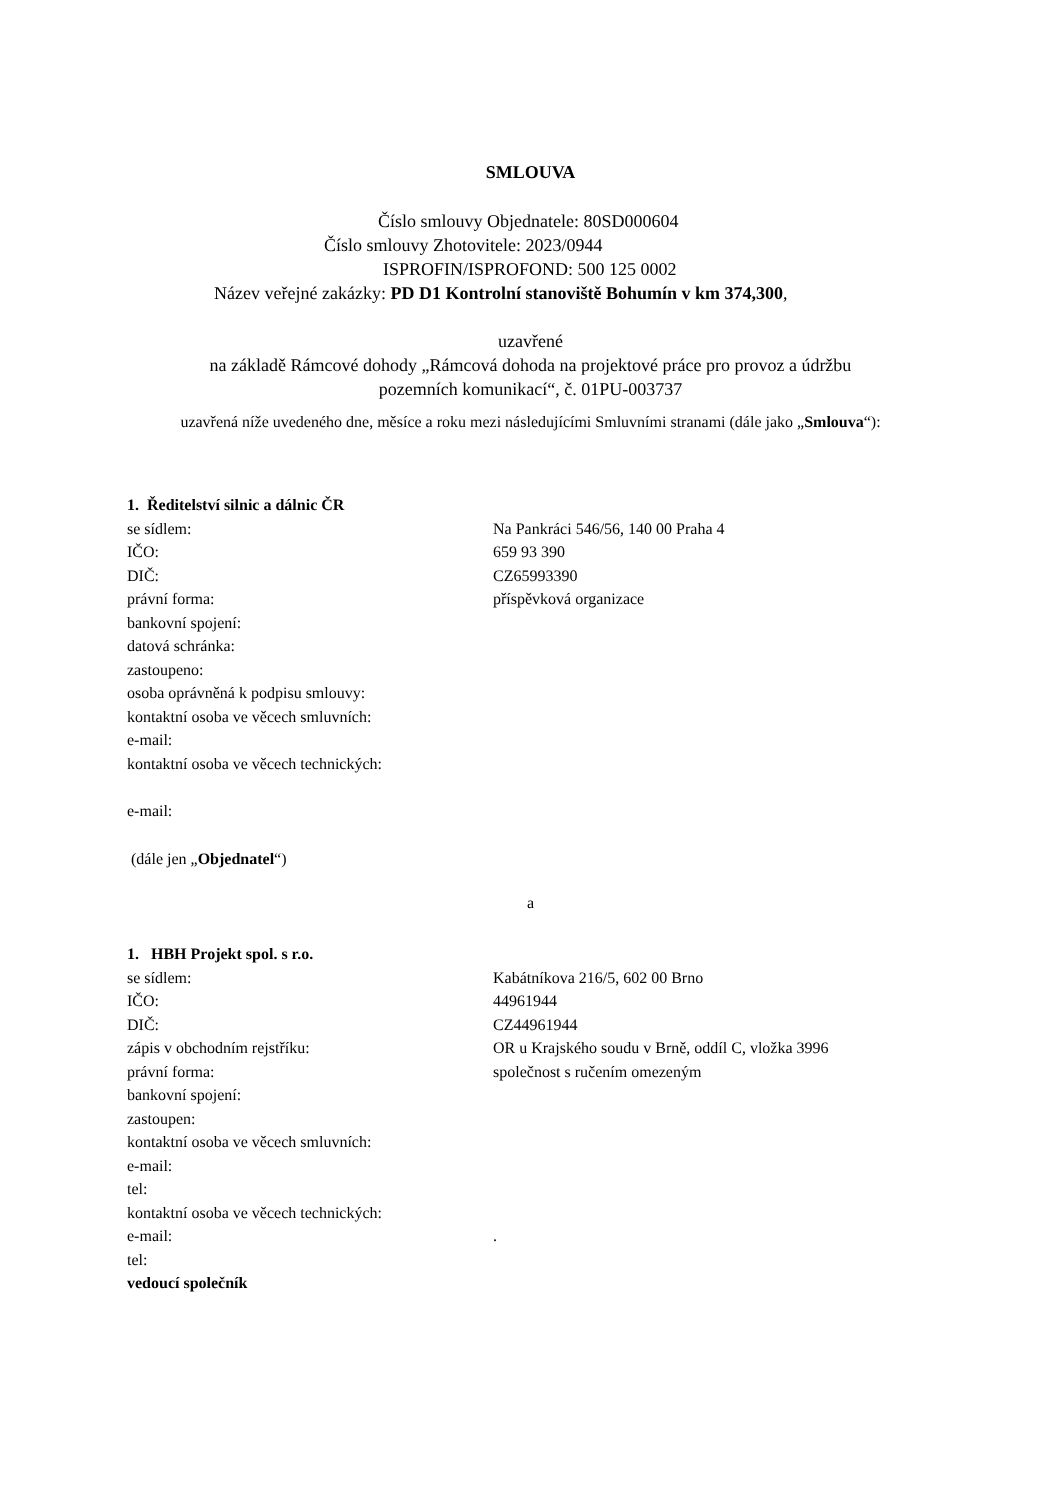SMLOUVA
Číslo smlouvy Objednatele: 80SD000604
Číslo smlouvy Zhotovitele: 2023/0944
ISPROFIN/ISPROFOND: 500 125 0002
Název veřejné zakázky: PD D1 Kontrolní stanoviště Bohumín v km 374,300,
uzavřené
na základě Rámcové dohody „Rámcová dohoda na projektové práce pro provoz a údržbu
pozemních komunikací“, č. 01PU-003737
uzavřená níže uvedeného dne, měsíce a roku mezi následujícími Smluvními stranami (dále jako „Smlouva“):
1. Ředitelství silnic a dálnic ČR
se sídlem: Na Pankráci 546/56, 140 00 Praha 4
IČO: 659 93 390
DIČ: CZ65993390
právní forma: příspěvková organizace
bankovní spojení:
datová schránka:
zastoupeno:
osoba oprávněná k podpisu smlouvy:
kontaktní osoba ve věcech smluvních:
e-mail:
kontaktní osoba ve věcech technických:
e-mail:
(dále jen „ Objednatel “)
a
1. HBH Projekt spol. s r.o.
se sídlem: Kabátníkova 216/5, 602 00 Brno
IČO: 44961944
DIČ: CZ44961944
zápis v obchodním rejstříku: OR u Krajského soudu v Brně, oddíl C, vložka 3996
právní forma: společnost s ručením omezeným
bankovní spojení:
zastoupen:
kontaktní osoba ve věcech smluvních:
e-mail:
tel:
kontaktní osoba ve věcech technických:
e-mail:.
tel:
vedoucí společník